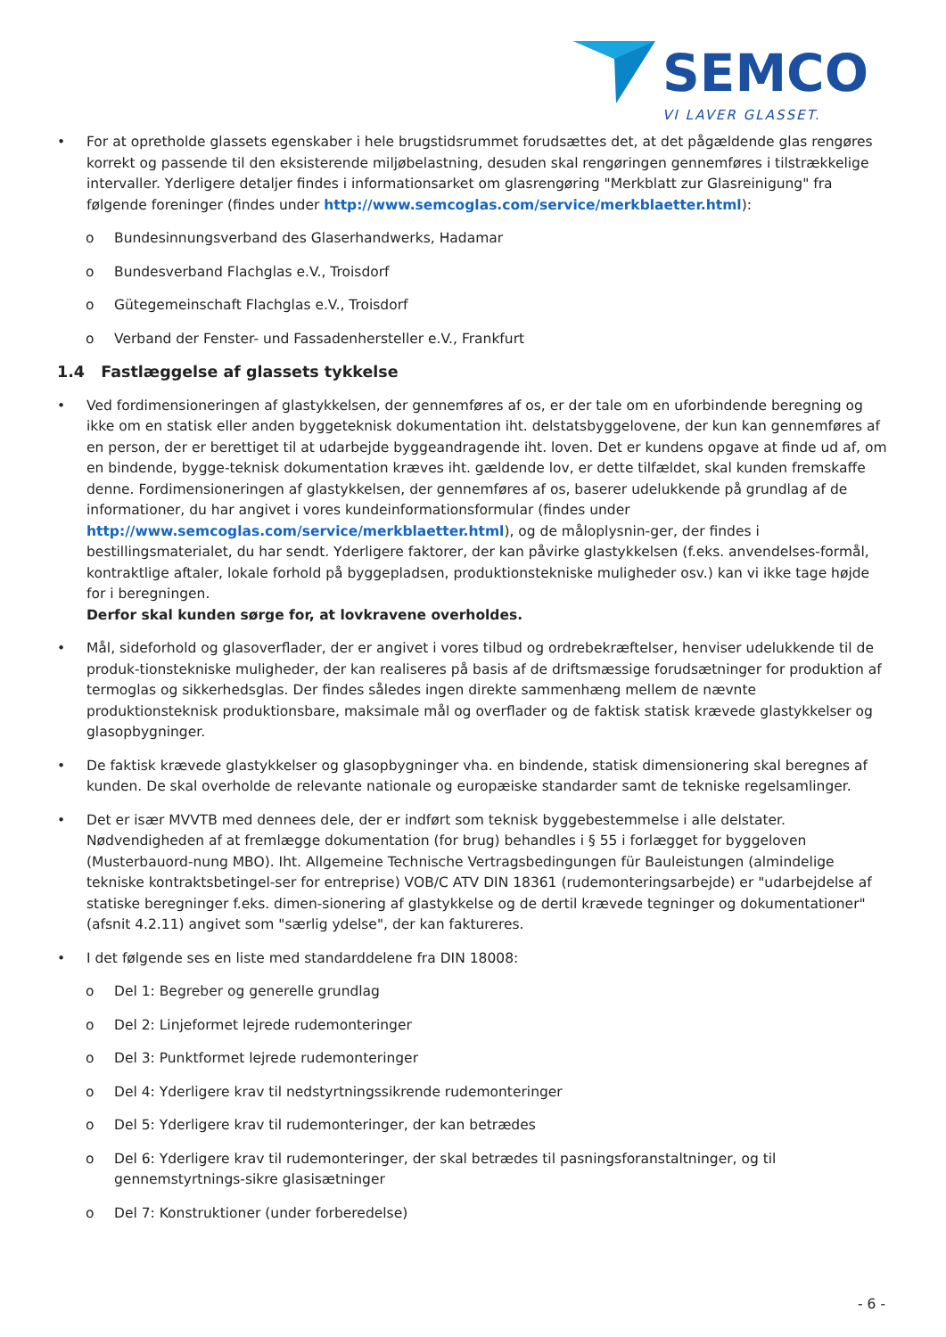SEMCO
VI LAVER GLASSET.
• For at opretholde glassets egenskaber i hele brugstidsrummet forudsættes det, at det pågældende glas rengøres korrekt og passende til den eksisterende miljøbelastning, desuden skal rengøringen gennemføres i tilstrækkelige intervaller. Yderligere detaljer findes i informationsarket om glasrengøring "Merkblatt zur Glasreinigung" fra følgende foreninger (findes under http://www.semcoglas.com/service/merkblaetter.html):
o Bundesinnungsverband des Glaserhandwerks, Hadamar
o Bundesverband Flachglas e.V., Troisdorf
o Gütegemeinschaft Flachglas e.V., Troisdorf
o Verband der Fenster- und Fassadenhersteller e.V., Frankfurt
1.4 Fastlæggelse af glassets tykkelse
• Ved fordimensioneringen af glastykkelsen, der gennemføres af os, er der tale om en uforbindende beregning og ikke om en statisk eller anden byggeteknisk dokumentation iht. delstatsbyggelovene, der kun kan gennemføres af en person, der er berettiget til at udarbejde byggeandragende iht. loven. Det er kundens opgave at finde ud af, om en bindende, bygge-teknisk dokumentation kræves iht. gældende lov, er dette tilfældet, skal kunden fremskaffe denne. Fordimensioneringen af glastykkelsen, der gennemføres af os, baserer udelukkende på grundlag af de informationer, du har angivet i vores kundeinformationsformular (findes under http://www.semcoglas.com/service/merkblaetter.html), og de måloplysnin-ger, der findes i bestillingsmaterialet, du har sendt. Yderligere faktorer, der kan påvirke glastykkelsen (f.eks. anvendelses-formål, kontraktlige aftaler, lokale forhold på byggepladsen, produktionstekniske muligheder osv.) kan vi ikke tage højde for i beregningen.
Derfor skal kunden sørge for, at lovkravene overholdes.
• Mål, sideforhold og glasoverflader, der er angivet i vores tilbud og ordrebekræftelser, henviser udelukkende til de produk-tionstekniske muligheder, der kan realiseres på basis af de driftsmæssige forudsætninger for produktion af termoglas og sikkerhedsglas. Der findes således ingen direkte sammenhæng mellem de nævnte produktionsteknisk produktionsbare, maksimale mål og overflader og de faktisk statisk krævede glastykkelser og glasopbygninger.
• De faktisk krævede glastykkelser og glasopbygninger vha. en bindende, statisk dimensionering skal beregnes af kunden. De skal overholde de relevante nationale og europæiske standarder samt de tekniske regelsamlinger.
• Det er især MVVTB med dennees dele, der er indført som teknisk byggebestemmelse i alle delstater.
Nødvendigheden af at fremlægge dokumentation (for brug) behandles i § 55 i forlægget for byggeloven (Musterbauord-nung MBO). Iht. Allgemeine Technische Vertragsbedingungen für Bauleistungen (almindelige tekniske kontraktsbetingel-ser for entreprise) VOB/C ATV DIN 18361 (rudemonteringsarbejde) er "udarbejdelse af statiske beregninger f.eks. dimen-sionering af glastykkelse og de dertil krævede tegninger og dokumentationer" (afsnit 4.2.11) angivet som "særlig ydelse", der kan faktureres.
• I det følgende ses en liste med standarddelene fra DIN 18008:
o Del 1: Begreber og generelle grundlag
o Del 2: Linjeformet lejrede rudemonteringer
o Del 3: Punktformet lejrede rudemonteringer
o Del 4: Yderligere krav til nedstyrtningssikrende rudemonteringer
o Del 5: Yderligere krav til rudemonteringer, der kan betrædes
o Del 6: Yderligere krav til rudemonteringer, der skal betrædes til pasningsforanstaltninger, og til gennemstyrtnings-sikre glasisætninger
o Del 7: Konstruktioner (under forberedelse)
- 6 -